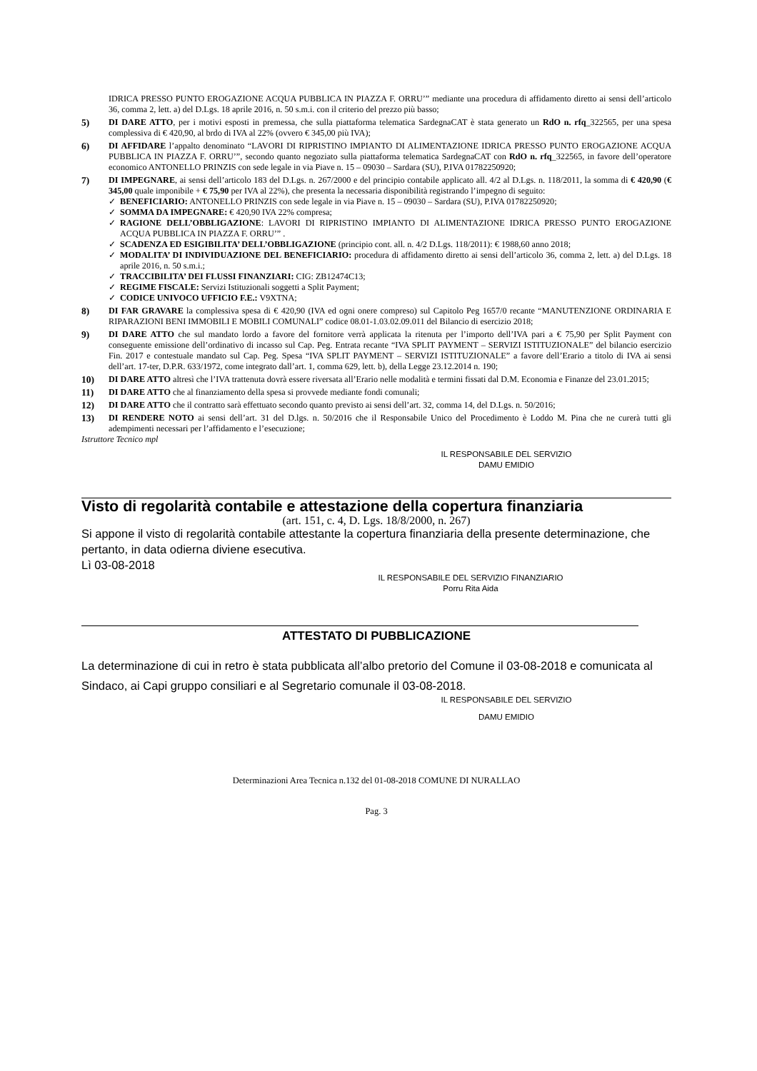IDRICA PRESSO PUNTO EROGAZIONE ACQUA PUBBLICA IN PIAZZA F. ORRU’” mediante una procedura di affidamento diretto ai sensi dell’articolo 36, comma 2, lett. a) del D.Lgs. 18 aprile 2016, n. 50 s.m.i. con il criterio del prezzo più basso;
5) DI DARE ATTO, per i motivi esposti in premessa, che sulla piattaforma telematica SardegnaCAT è stata generato un RdO n. rfq_322565, per una spesa complessiva di € 420,90, al brdo di IVA al 22% (ovvero € 345,00 più IVA);
6) DI AFFIDARE l’appalto denominato “LAVORI DI RIPRISTINO IMPIANTO DI ALIMENTAZIONE IDRICA PRESSO PUNTO EROGAZIONE ACQUA PUBBLICA IN PIAZZA F. ORRU’”, secondo quanto negoziato sulla piattaforma telematica SardegnaCAT con RdO n. rfq_322565, in favore dell’operatore economico ANTONELLO PRINZIS con sede legale in via Piave n. 15 – 09030 – Sardara (SU), P.IVA 01782250920;
7) DI IMPEGNARE, ai sensi dell’articolo 183 del D.Lgs. n. 267/2000 e del principio contabile applicato all. 4/2 al D.Lgs. n. 118/2011, la somma di € 420,90 (€ 345,00 quale imponibile + € 75,90 per IVA al 22%), che presenta la necessaria disponibilità registrando l’impegno di seguito:
✓ BENEFICIARIO: ANTONELLO PRINZIS con sede legale in via Piave n. 15 – 09030 – Sardara (SU), P.IVA 01782250920;
✓ SOMMA DA IMPEGNARE: € 420,90 IVA 22% compresa;
✓ RAGIONE DELL’OBBLIGAZIONE: LAVORI DI RIPRISTINO IMPIANTO DI ALIMENTAZIONE IDRICA PRESSO PUNTO EROGAZIONE ACQUA PUBBLICA IN PIAZZA F. ORRU’” .
✓ SCADENZA ED ESIGIBILITA’ DELL’OBBLIGAZIONE (principio cont. all. n. 4/2 D.Lgs. 118/2011): € 1988,60 anno 2018;
✓ MODALITA’ DI INDIVIDUAZIONE DEL BENEFICIARIO: procedura di affidamento diretto ai sensi dell’articolo 36, comma 2, lett. a) del D.Lgs. 18 aprile 2016, n. 50 s.m.i.;
✓ TRACCIBILITA’ DEI FLUSSI FINANZIARI: CIG: ZB12474C13;
✓ REGIME FISCALE: Servizi Istituzionali soggetti a Split Payment;
✓ CODICE UNIVOCO UFFICIO F.E.: V9XTNA;
8) DI FAR GRAVARE la complessiva spesa di € 420,90 (IVA ed ogni onere compreso) sul Capitolo Peg 1657/0 recante “MANUTENZIONE ORDINARIA E RIPARAZIONI BENI IMMOBILI E MOBILI COMUNALI” codice 08.01-1.03.02.09.011 del Bilancio di esercizio 2018;
9) DI DARE ATTO che sul mandato lordo a favore del fornitore verrà applicata la ritenuta per l’importo dell’IVA pari a € 75,90 per Split Payment con conseguente emissione dell’ordinativo di incasso sul Cap. Peg. Entrata recante “IVA SPLIT PAYMENT – SERVIZI ISTITUZIONALE” del bilancio esercizio Fin. 2017 e contestuale mandato sul Cap. Peg. Spesa “IVA SPLIT PAYMENT – SERVIZI ISTITUZIONALE” a favore dell’Erario a titolo di IVA ai sensi dell’art. 17-ter, D.P.R. 633/1972, come integrato dall’art. 1, comma 629, lett. b), della Legge 23.12.2014 n. 190;
10) DI DARE ATTO altresì che l’IVA trattenuta dovrà essere riversata all’Erario nelle modalità e termini fissati dal D.M. Economia e Finanze del 23.01.2015;
11) DI DARE ATTO che al finanziamento della spesa si provvede mediante fondi comunali;
12) DI DARE ATTO che il contratto sarà effettuato secondo quanto previsto ai sensi dell’art. 32, comma 14, del D.Lgs. n. 50/2016;
13) DI RENDERE NOTO ai sensi dell’art. 31 del D.lgs. n. 50/2016 che il Responsabile Unico del Procedimento è Loddo M. Pina che ne curerà tutti gli adempimenti necessari per l’affidamento e l’esecuzione;
Istruttore Tecnico mpl
IL RESPONSABILE DEL SERVIZIO
DAMU EMIDIO
Visto di regolarità contabile e attestazione della copertura finanziaria
(art. 151, c. 4, D. Lgs. 18/8/2000, n. 267)
Si appone il visto di regolarità contabile attestante la copertura finanziaria della presente determinazione, che pertanto, in data odierna diviene esecutiva.
Lì 03-08-2018
IL RESPONSABILE DEL SERVIZIO FINANZIARIO
Porru Rita Aida
ATTESTATO DI PUBBLICAZIONE
La determinazione di cui in retro è stata pubblicata all’albo pretorio del Comune il 03-08-2018 e comunicata al Sindaco, ai Capi gruppo consiliari e al Segretario comunale il 03-08-2018.
IL RESPONSABILE DEL SERVIZIO
DAMU EMIDIO
Determinazioni Area Tecnica n.132 del 01-08-2018 COMUNE DI NURALLAO
Pag. 3